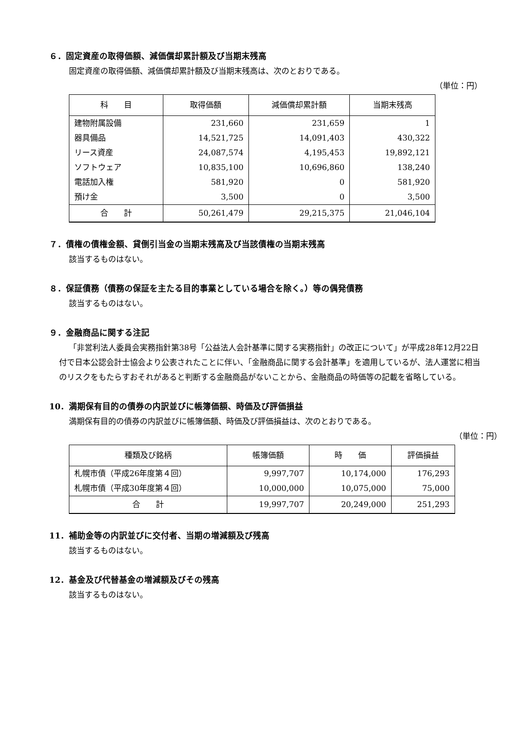６．固定資産の取得価額、減価償却累計額及び当期末残高
固定資産の取得価額、減価償却累計額及び当期末残高は、次のとおりである。
（単位：円）
| 科 目 | 取得価額 | 減価償却累計額 | 当期末残高 |
| --- | --- | --- | --- |
| 建物附属設備 | 231,660 | 231,659 | 1 |
| 器具備品 | 14,521,725 | 14,091,403 | 430,322 |
| リース資産 | 24,087,574 | 4,195,453 | 19,892,121 |
| ソフトウェア | 10,835,100 | 10,696,860 | 138,240 |
| 電話加入権 | 581,920 | 0 | 581,920 |
| 預け金 | 3,500 | 0 | 3,500 |
| 合 計 | 50,261,479 | 29,215,375 | 21,046,104 |
７．債権の債権金額、貸倒引当金の当期末残高及び当該債権の当期末残高
該当するものはない。
８．保証債務（債務の保証を主たる目的事業としている場合を除く。）等の偶発債務
該当するものはない。
９．金融商品に関する注記
「非営利法人委員会実務指針第38号「公益法人会計基準に関する実務指針」の改正について」が平成28年12月22日付で日本公認会計士協会より公表されたことに伴い、「金融商品に関する会計基準」を適用しているが、法人運営に相当のリスクをもたらすおそれがあると判断する金融商品がないことから、金融商品の時価等の記載を省略している。
10．満期保有目的の債券の内訳並びに帳簿価額、時価及び評価損益
満期保有目的の債券の内訳並びに帳簿価額、時価及び評価損益は、次のとおりである。
（単位：円）
| 種類及び銘柄 | 帳簿価額 | 時 価 | 評価損益 |
| --- | --- | --- | --- |
| 札幌市債（平成26年度第４回） | 9,997,707 | 10,174,000 | 176,293 |
| 札幌市債（平成30年度第４回） | 10,000,000 | 10,075,000 | 75,000 |
| 合 計 | 19,997,707 | 20,249,000 | 251,293 |
11．補助金等の内訳並びに交付者、当期の増減額及び残高
該当するものはない。
12．基金及び代替基金の増減額及びその残高
該当するものはない。